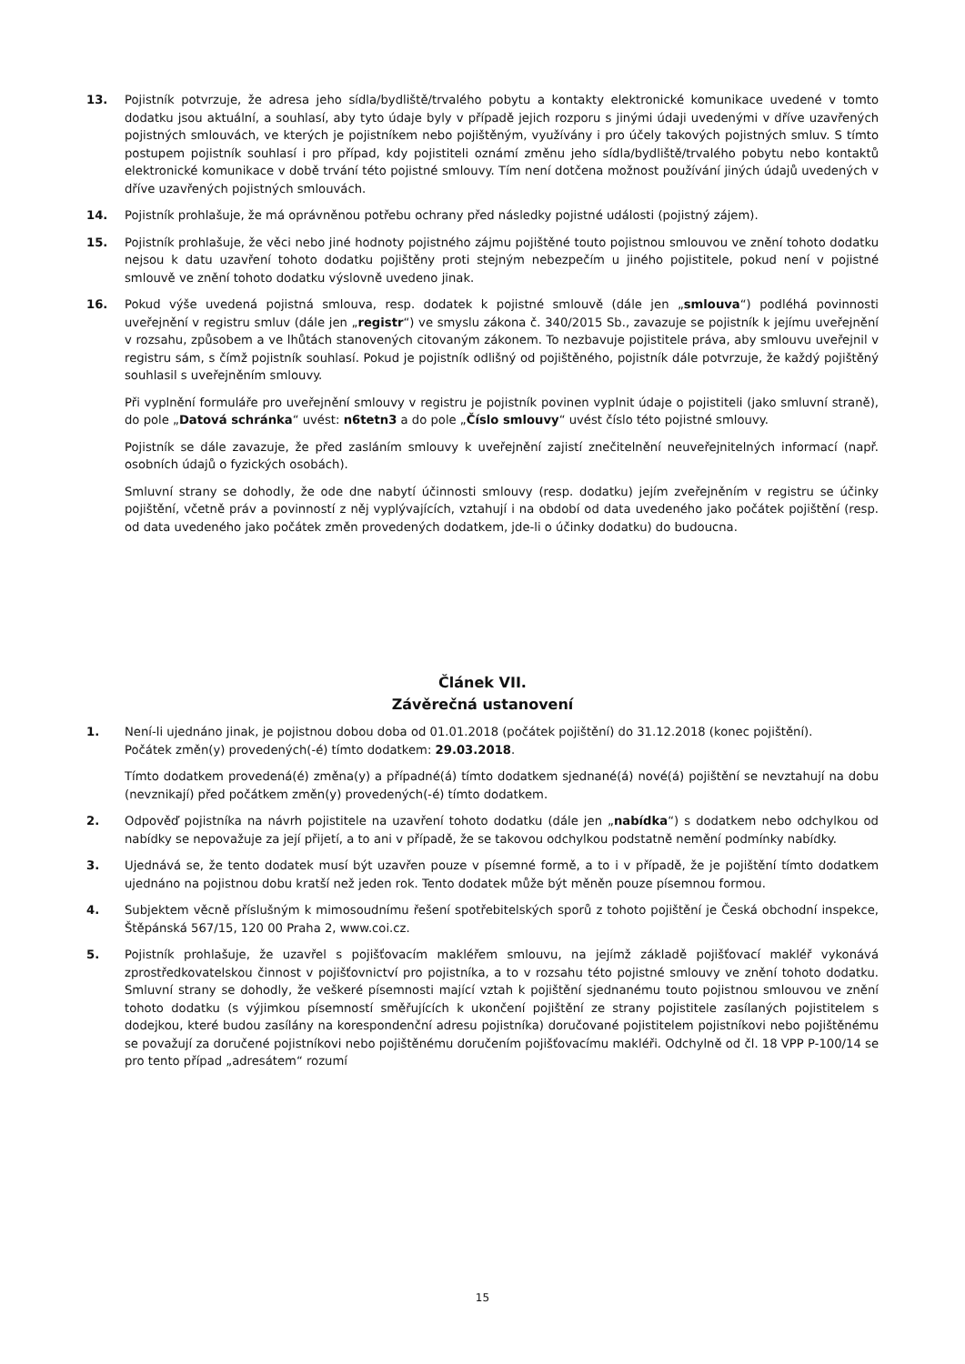13. Pojistník potvrzuje, že adresa jeho sídla/bydliště/trvalého pobytu a kontakty elektronické komunikace uvedené v tomto dodatku jsou aktuální, a souhlasí, aby tyto údaje byly v případě jejich rozporu s jinými údaji uvedenými v dříve uzavřených pojistných smlouvách, ve kterých je pojistníkem nebo pojištěným, využívány i pro účely takových pojistných smluv. S tímto postupem pojistník souhlasí i pro případ, kdy pojistiteli oznámí změnu jeho sídla/bydliště/trvalého pobytu nebo kontaktů elektronické komunikace v době trvání této pojistné smlouvy. Tím není dotčena možnost používání jiných údajů uvedených v dříve uzavřených pojistných smlouvách.
14. Pojistník prohlašuje, že má oprávněnou potřebu ochrany před následky pojistné události (pojistný zájem).
15. Pojistník prohlašuje, že věci nebo jiné hodnoty pojistného zájmu pojištěné touto pojistnou smlouvou ve znění tohoto dodatku nejsou k datu uzavření tohoto dodatku pojištěny proti stejným nebezpečím u jiného pojistitele, pokud není v pojistné smlouvě ve znění tohoto dodatku výslovně uvedeno jinak.
16. Pokud výše uvedená pojistná smlouva, resp. dodatek k pojistné smlouvě (dále jen „smlouva“) podléhá povinnosti uveřejnění v registru smluv (dále jen „registr“) ve smyslu zákona č. 340/2015 Sb., zavazuje se pojistník k jejímu uveřejnění v rozsahu, způsobem a ve lhůtách stanovených citovaným zákonem. To nezbavuje pojistitele práva, aby smlouvu uveřejnil v registru sám, s čímž pojistník souhlasí. Pokud je pojistník odlišný od pojištěného, pojistník dále potvrzuje, že každý pojištěný souhlasil s uveřejněním smlouvy.
Při vyplnění formuláře pro uveřejnění smlouvy v registru je pojistník povinen vyplnit údaje o pojistiteli (jako smluvní straně), do pole „Datová schránka“ uvést: n6tetn3 a do pole „Číslo smlouvy“ uvést číslo této pojistné smlouvy.
Pojistník se dále zavazuje, že před zasláním smlouvy k uveřejnění zajistí znečitelnění neuveřejnitelných informací (např. osobních údajů o fyzických osobách).
Smluvní strany se dohodly, že ode dne nabytí účinnosti smlouvy (resp. dodatku) jejím zveřejněním v registru se účinky pojištění, včetně práv a povinností z něj vyplývajících, vztahují i na období od data uvedeného jako počátek pojištění (resp. od data uvedeného jako počátek změn provedených dodatkem, jde-li o účinky dodatku) do budoucna.
Článek VII.
Závěrečná ustanovení
1. Není-li ujednáno jinak, je pojistnou dobou doba od 01.01.2018 (počátek pojištění) do 31.12.2018 (konec pojištění).
Počátek změn(y) provedených(-é) tímto dodatkem: 29.03.2018.
Tímto dodatkem provedená(é) změna(y) a případné(á) tímto dodatkem sjednané(á) nové(á) pojištění se nevztahují na dobu (nevznikají) před počátkem změn(y) provedených(-é) tímto dodatkem.
2. Odpověď pojistníka na návrh pojistitele na uzavření tohoto dodatku (dále jen „nabídka“) s dodatkem nebo odchylkou od nabídky se nepovažuje za její přijetí, a to ani v případě, že se takovou odchylkou podstatně nemění podmínky nabídky.
3. Ujednává se, že tento dodatek musí být uzavřen pouze v písemné formě, a to i v případě, že je pojištění tímto dodatkem ujednáno na pojistnou dobu kratší než jeden rok. Tento dodatek může být měněn pouze písemnou formou.
4. Subjektem věcně příslušným k mimosoudnímu řešení spotřebitelských sporů z tohoto pojištění je Česká obchodní inspekce, Štěpánská 567/15, 120 00 Praha 2, www.coi.cz.
5. Pojistník prohlašuje, že uzavřel s pojišťovacím makléřem smlouvu, na jejímž základě pojišťovací makléř vykonává zprostředkovatelskou činnost v pojišťovnictví pro pojistníka, a to v rozsahu této pojistné smlouvy ve znění tohoto dodatku. Smluvní strany se dohodly, že veškeré písemnosti mající vztah k pojištění sjednanému touto pojistnou smlouvou ve znění tohoto dodatku (s výjimkou písemností směřujících k ukončení pojištění ze strany pojistitele zasílaných pojistitelem s dodejkou, které budou zasílány na korespondenční adresu pojistníka) doručované pojistitelem pojistníkovi nebo pojištěnému se považují za doručené pojistníkovi nebo pojištěnému doručením pojišťovacímu makléři. Odchylně od čl. 18 VPP P-100/14 se pro tento případ „adresátem“ rozumí
15